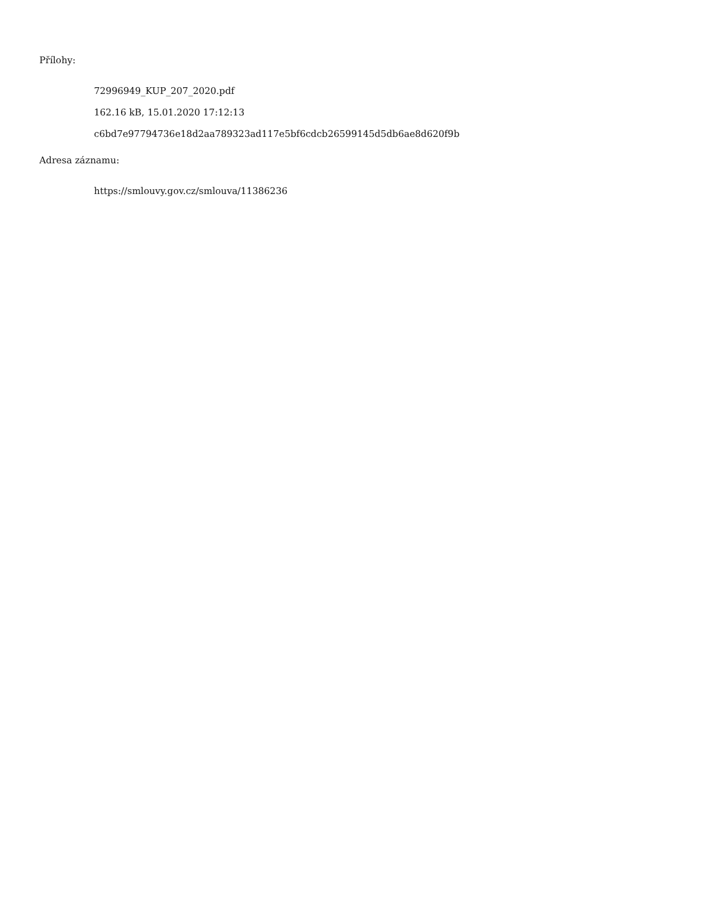Přílohy:
72996949_KUP_207_2020.pdf
162.16 kB, 15.01.2020 17:12:13
c6bd7e97794736e18d2aa789323ad117e5bf6cdcb26599145d5db6ae8d620f9b
Adresa záznamu:
https://smlouvy.gov.cz/smlouva/11386236